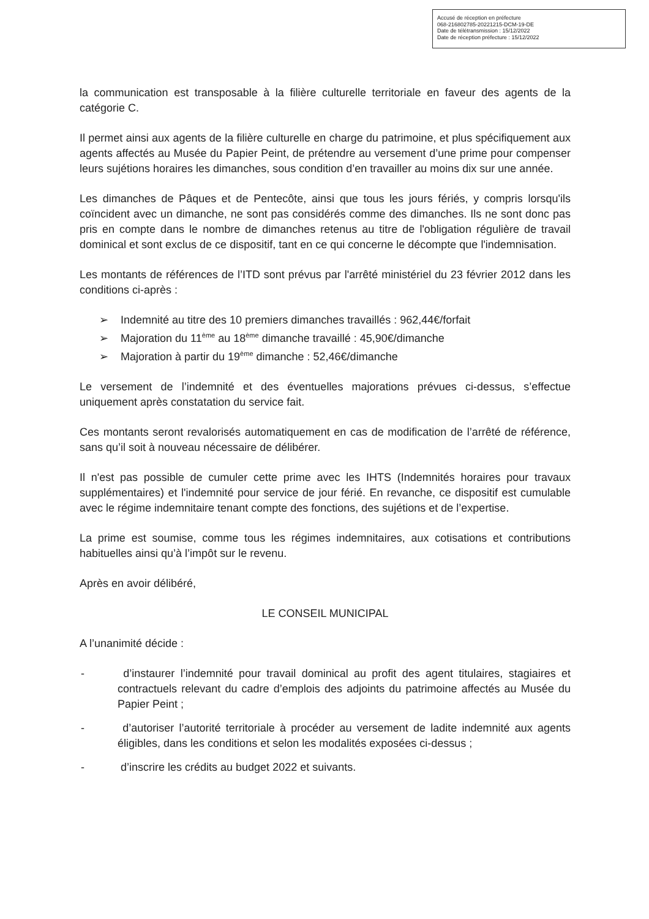Accusé de réception en préfecture
068-216802785-20221215-DCM-19-DE
Date de télétransmission : 15/12/2022
Date de réception préfecture : 15/12/2022
la communication est transposable à la filière culturelle territoriale en faveur des agents de la catégorie C.
Il permet ainsi aux agents de la filière culturelle en charge du patrimoine, et plus spécifiquement aux agents affectés au Musée du Papier Peint, de prétendre au versement d’une prime pour compenser leurs sujétions horaires les dimanches, sous condition d’en travailler au moins dix sur une année.
Les dimanches de Pâques et de Pentecôte, ainsi que tous les jours fériés, y compris lorsqu'ils coïncident avec un dimanche, ne sont pas considérés comme des dimanches. Ils ne sont donc pas pris en compte dans le nombre de dimanches retenus au titre de l'obligation régulière de travail dominical et sont exclus de ce dispositif, tant en ce qui concerne le décompte que l'indemnisation.
Les montants de références de l’ITD sont prévus par l'arrêté ministériel du 23 février 2012 dans les conditions ci-après :
➢ Indemnité au titre des 10 premiers dimanches travaillés : 962,44€/forfait
➢ Majoration du 11<sup>ème</sup> au 18<sup>ème</sup> dimanche travaillé : 45,90€/dimanche
➢ Majoration à partir du 19<sup>ème</sup> dimanche : 52,46€/dimanche
Le versement de l’indemnité et des éventuelles majorations prévues ci-dessus, s’effectue uniquement après constatation du service fait.
Ces montants seront revalorisés automatiquement en cas de modification de l’arrêté de référence, sans qu’il soit à nouveau nécessaire de délibérer.
Il n'est pas possible de cumuler cette prime avec les IHTS (Indemnités horaires pour travaux supplémentaires) et l'indemnité pour service de jour férié. En revanche, ce dispositif est cumulable avec le régime indemnitaire tenant compte des fonctions, des sujétions et de l’expertise.
La prime est soumise, comme tous les régimes indemnitaires, aux cotisations et contributions habituelles ainsi qu’à l’impôt sur le revenu.
Après en avoir délibéré,
LE CONSEIL MUNICIPAL
A l’unanimité décide :
- d’instaurer l’indemnité pour travail dominical au profit des agent titulaires, stagiaires et contractuels relevant du cadre d’emplois des adjoints du patrimoine affectés au Musée du Papier Peint ;
- d’autoriser l’autorité territoriale à procéder au versement de ladite indemnité aux agents éligibles, dans les conditions et selon les modalités exposées ci-dessus ;
- d’inscrire les crédits au budget 2022 et suivants.